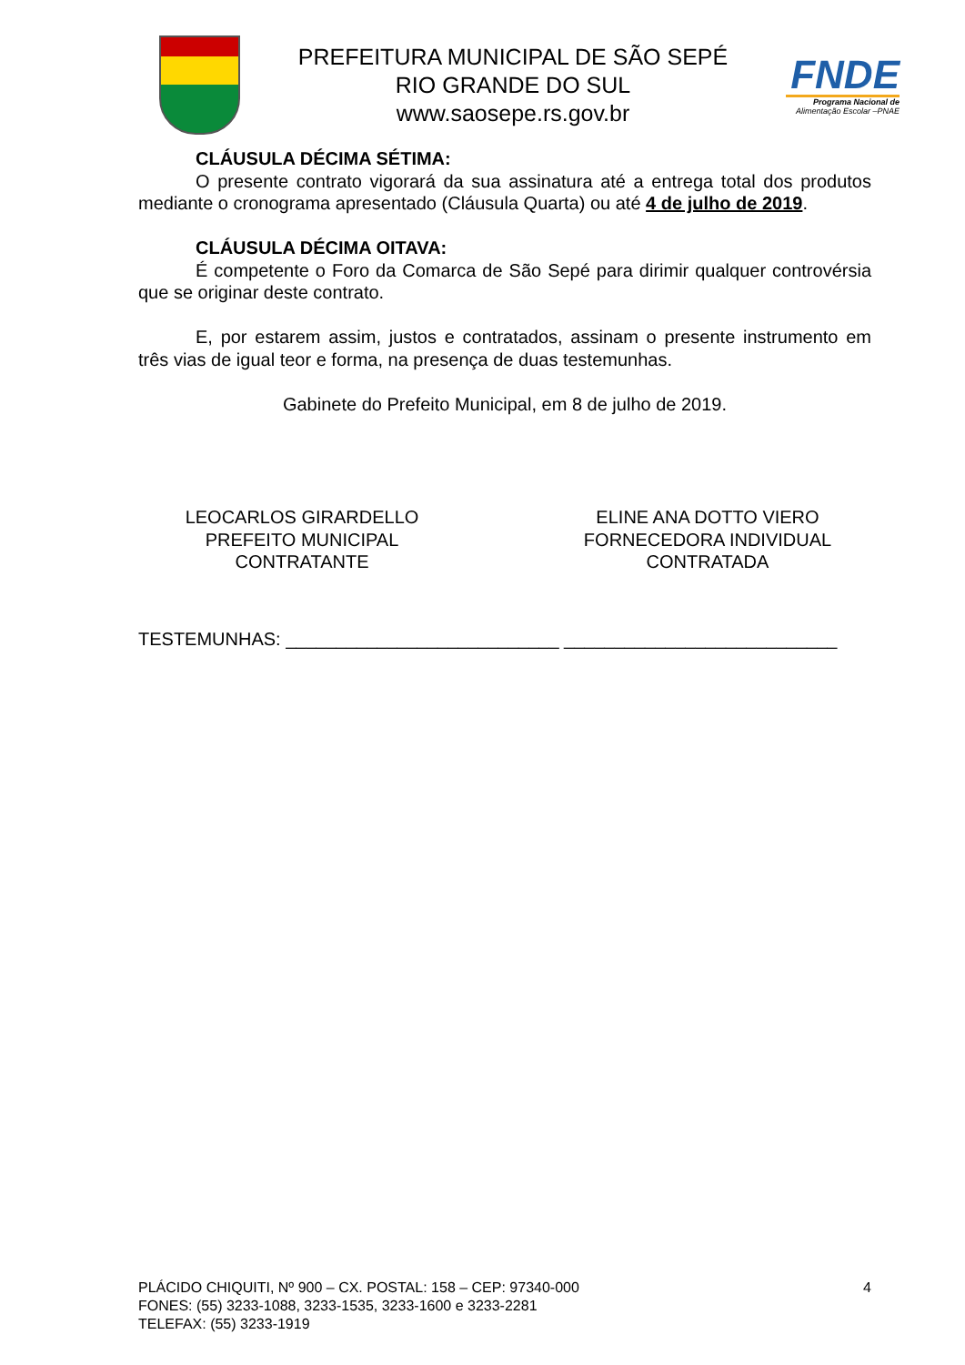PREFEITURA MUNICIPAL DE SÃO SEPÉ
RIO GRANDE DO SUL
www.saosepe.rs.gov.br
FNDE
Programa Nacional de
Alimentação Escolar –PNAE
CLÁUSULA DÉCIMA SÉTIMA:
O presente contrato vigorará da sua assinatura até a entrega total dos produtos mediante o cronograma apresentado (Cláusula Quarta) ou até 4 de julho de 2019.
CLÁUSULA DÉCIMA OITAVA:
É competente o Foro da Comarca de São Sepé para dirimir qualquer controvérsia que se originar deste contrato.
E, por estarem assim, justos e contratados, assinam o presente instrumento em três vias de igual teor e forma, na presença de duas testemunhas.
Gabinete do Prefeito Municipal, em 8 de julho de 2019.
LEOCARLOS GIRARDELLO
PREFEITO MUNICIPAL
CONTRATANTE
ELINE ANA DOTTO VIERO
FORNECEDORA INDIVIDUAL
CONTRATADA
TESTEMUNHAS: ___________________________ ___________________________
PLÁCIDO CHIQUITI, Nº 900 – CX. POSTAL: 158 – CEP: 97340-000
FONES: (55) 3233-1088, 3233-1535, 3233-1600 e 3233-2281
TELEFAX: (55) 3233-1919
4